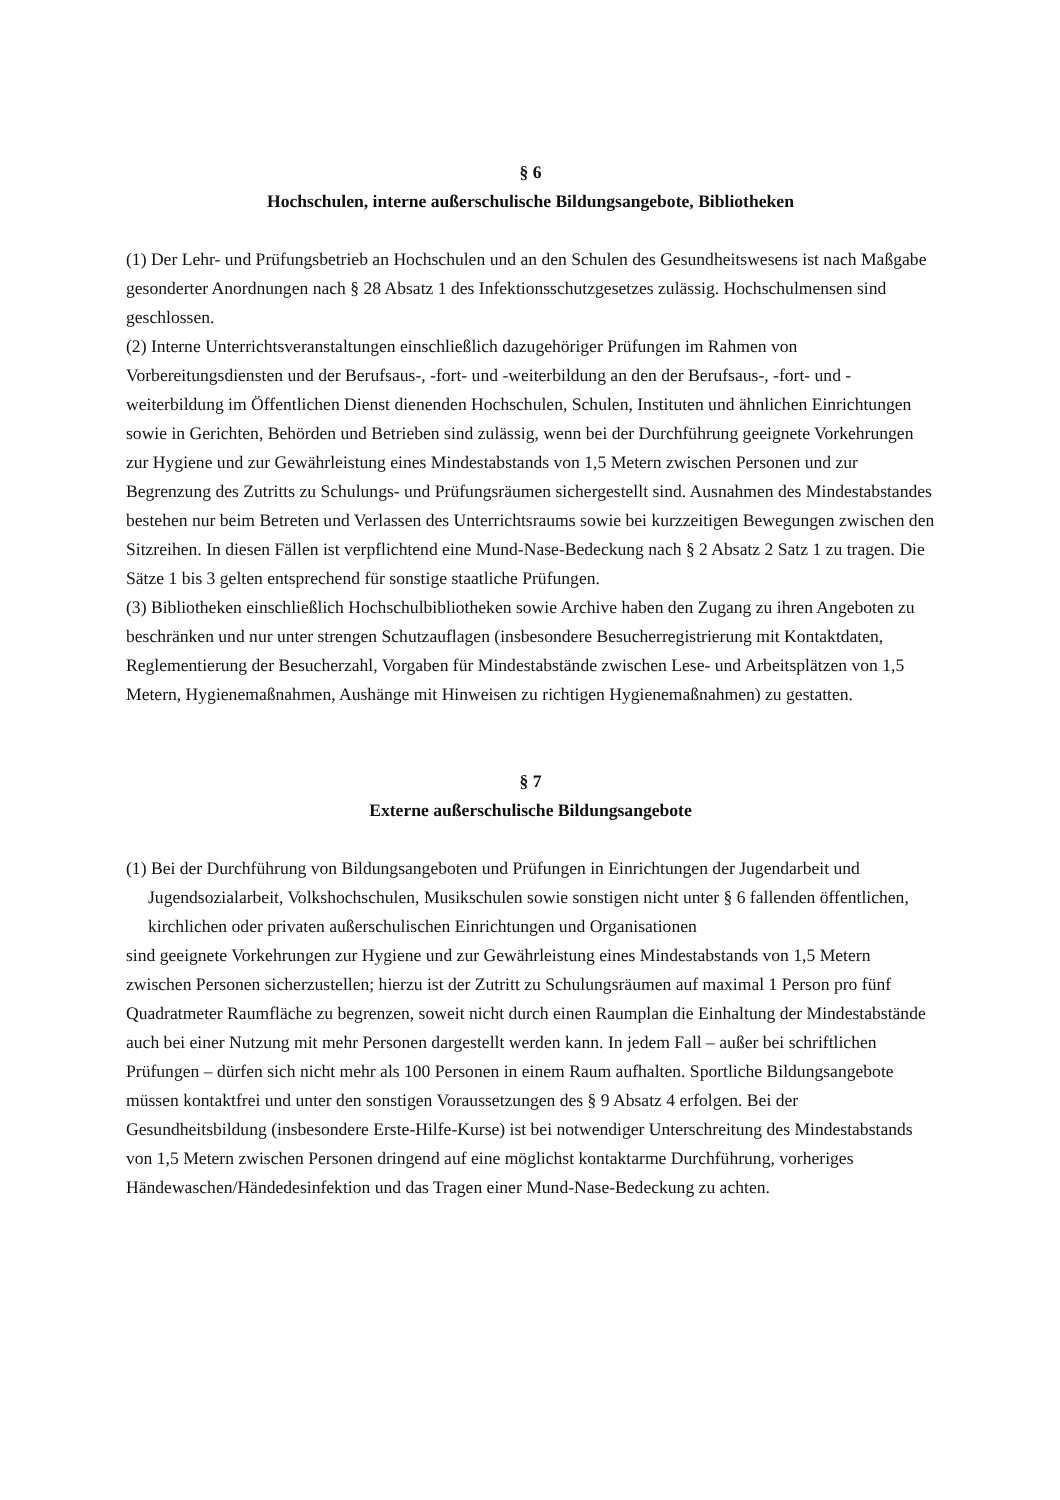§ 6
Hochschulen, interne außerschulische Bildungsangebote, Bibliotheken
(1) Der Lehr- und Prüfungsbetrieb an Hochschulen und an den Schulen des Gesundheitswesens ist nach Maßgabe gesonderter Anordnungen nach § 28 Absatz 1 des Infektionsschutzgesetzes zulässig. Hochschulmensen sind geschlossen.
(2) Interne Unterrichtsveranstaltungen einschließlich dazugehöriger Prüfungen im Rahmen von Vorbereitungsdiensten und der Berufsaus-, -fort- und -weiterbildung an den der Berufsaus-, -fort- und -weiterbildung im Öffentlichen Dienst dienenden Hochschulen, Schulen, Instituten und ähnlichen Einrichtungen sowie in Gerichten, Behörden und Betrieben sind zulässig, wenn bei der Durchführung geeignete Vorkehrungen zur Hygiene und zur Gewährleistung eines Mindestabstands von 1,5 Metern zwischen Personen und zur Begrenzung des Zutritts zu Schulungs- und Prüfungsräumen sichergestellt sind. Ausnahmen des Mindestabstandes bestehen nur beim Betreten und Verlassen des Unterrichtsraums sowie bei kurzzeitigen Bewegungen zwischen den Sitzreihen. In diesen Fällen ist verpflichtend eine Mund-Nase-Bedeckung nach § 2 Absatz 2 Satz 1 zu tragen. Die Sätze 1 bis 3 gelten entsprechend für sonstige staatliche Prüfungen.
(3) Bibliotheken einschließlich Hochschulbibliotheken sowie Archive haben den Zugang zu ihren Angeboten zu beschränken und nur unter strengen Schutzauflagen (insbesondere Besucherregistrierung mit Kontaktdaten, Reglementierung der Besucherzahl, Vorgaben für Mindestabstände zwischen Lese- und Arbeitsplätzen von 1,5 Metern, Hygienemaßnahmen, Aushänge mit Hinweisen zu richtigen Hygienemaßnahmen) zu gestatten.
§ 7
Externe außerschulische Bildungsangebote
(1) Bei der Durchführung von Bildungsangeboten und Prüfungen in Einrichtungen der Jugendarbeit und Jugendsozialarbeit, Volkshochschulen, Musikschulen sowie sonstigen nicht unter § 6 fallenden öffentlichen, kirchlichen oder privaten außerschulischen Einrichtungen und Organisationen
sind geeignete Vorkehrungen zur Hygiene und zur Gewährleistung eines Mindestabstands von 1,5 Metern zwischen Personen sicherzustellen; hierzu ist der Zutritt zu Schulungsräumen auf maximal 1 Person pro fünf Quadratmeter Raumfläche zu begrenzen, soweit nicht durch einen Raumplan die Einhaltung der Mindestabstände auch bei einer Nutzung mit mehr Personen dargestellt werden kann. In jedem Fall – außer bei schriftlichen Prüfungen – dürfen sich nicht mehr als 100 Personen in einem Raum aufhalten. Sportliche Bildungsangebote müssen kontaktfrei und unter den sonstigen Voraussetzungen des § 9 Absatz 4 erfolgen. Bei der Gesundheitsbildung (insbesondere Erste-Hilfe-Kurse) ist bei notwendiger Unterschreitung des Mindestabstands von 1,5 Metern zwischen Personen dringend auf eine möglichst kontaktarme Durchführung, vorheriges Händewaschen/Händedesinfektion und das Tragen einer Mund-Nase-Bedeckung zu achten.